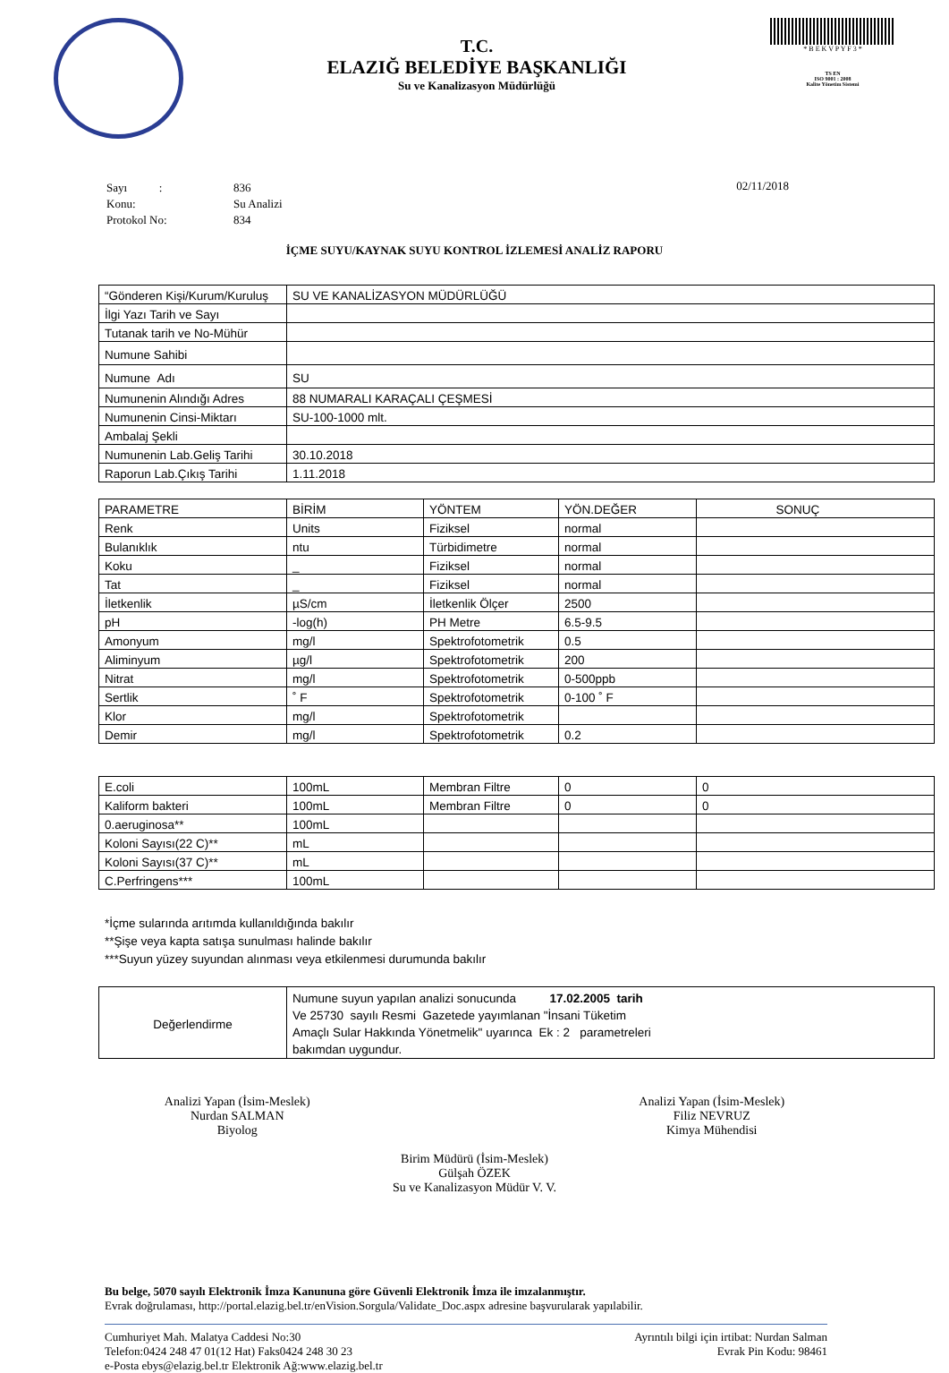T.C.
ELAZIĞ BELEDİYE BAŞKANLIĞI
Su ve Kanalizasyon Müdürlüğü
* B E K V P Y F 3 *
TS EN
ISO 9001 : 2008
Kalite Yönetim Sistemi
| Sayı : | 836 |
| Konu: | Su Analizi |
| Protokol No: | 834 |
02/11/2018
İÇME SUYU/KAYNAK SUYU KONTROL İZLEMESİ ANALİZ RAPORU
| “Gönderen Kişi/Kurum/Kuruluş | SU VE KANALİZASYON MÜDÜRLÜĞÜ |
| İlgi Yazı Tarih ve Sayı | |
| Tutanak tarih ve No-Mühür | |
| Numune Sahibi | |
| Numune Adı | SU |
| Numunenin Alındığı Adres | 88 NUMARALI KARAÇALI ÇEŞMESİ |
| Numunenin Cinsi-Miktarı | SU-100-1000 mlt. |
| Ambalaj Şekli | |
| Numunenin Lab.Geliş Tarihi | 30.10.2018 |
| Raporun Lab.Çıkış Tarihi | 1.11.2018 |
| PARAMETRE | BİRİM | YÖNTEM | YÖN.DEĞER | SONUÇ |
| Renk | Units | Fiziksel | normal | |
| Bulanıklık | ntu | Türbidimetre | normal | |
| Koku | _ | Fiziksel | normal | |
| Tat | _ | Fiziksel | normal | |
| İletkenlik | µS/cm | İletkenlik Ölçer | 2500 | |
| pH | -log(h) | PH Metre | 6.5-9.5 | |
| Amonyum | mg/l | Spektrofotometrik | 0.5 | |
| Aliminyum | µg/l | Spektrofotometrik | 200 | |
| Nitrat | mg/l | Spektrofotometrik | 0-500ppb | |
| Sertlik | ˚ F | Spektrofotometrik | 0-100 ˚ F | |
| Klor | mg/l | Spektrofotometrik | | |
| Demir | mg/l | Spektrofotometrik | 0.2 | |
| E.coli | 100mL | Membran Filtre | 0 | 0 |
| Kaliform bakteri | 100mL | Membran Filtre | 0 | 0 |
| 0.aeruginosa** | 100mL | | | |
| Koloni Sayısı(22 C)** | mL | | | |
| Koloni Sayısı(37 C)** | mL | | | |
| C.Perfringens*** | 100mL | | | |
*İçme sularında arıtımda kullanıldığında bakılır
**Şişe veya kapta satışa sunulması halinde bakılır
***Suyun yüzey suyundan alınması veya etkilenmesi durumunda bakılır
| Değerlendirme | Numune suyun yapılan analizi sonucunda 17.02.2005 tarih Ve 25730 sayılı Resmi Gazetede yayımlanan "İnsani Tüketim Amaçlı Sular Hakkında Yönetmelik" uyarınca Ek : 2 parametreleri bakımdan uygundur. |
Analizi Yapan (İsim-Meslek)
Nurdan SALMAN
Biyolog
Analizi Yapan (İsim-Meslek)
Filiz NEVRUZ
Kimya Mühendisi
Birim Müdürü (İsim-Meslek)
Gülşah ÖZEK
Su ve Kanalizasyon Müdür V. V.
Bu belge, 5070 sayılı Elektronik İmza Kanununa göre Güvenli Elektronik İmza ile imzalanmıştır.
Evrak doğrulaması, http://portal.elazig.bel.tr/enVision.Sorgula/Validate_Doc.aspx adresine başvurularak yapılabilir.
Cumhuriyet Mah. Malatya Caddesi No:30
Telefon:0424 248 47 01(12 Hat) Faks0424 248 30 23
e-Posta ebys@elazig.bel.tr Elektronik Ağ:www.elazig.bel.tr
Ayrıntılı bilgi için irtibat: Nurdan Salman
Evrak Pin Kodu: 98461